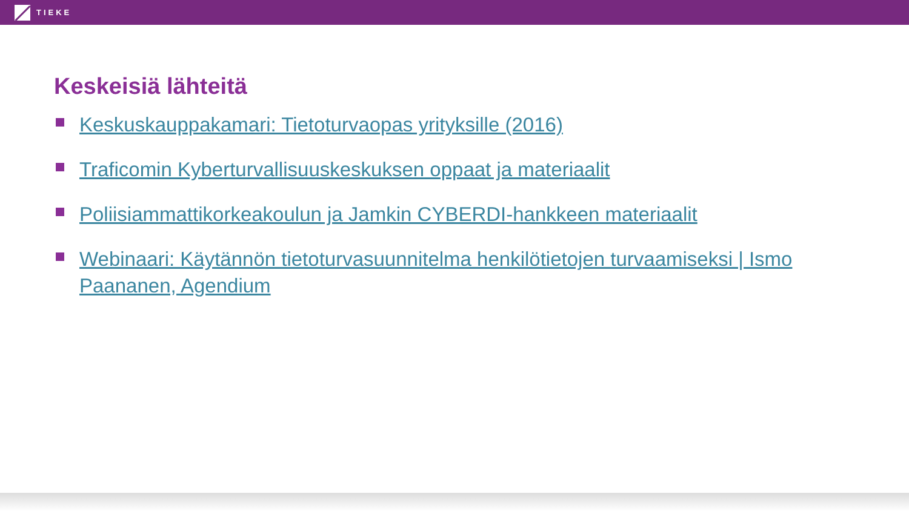TIEKE
Keskeisiä lähteitä
Keskuskauppakamari: Tietoturvaopas yrityksille (2016)
Traficomin Kyberturvallisuuskeskuksen oppaat ja materiaalit
Poliisiammattikorkeakoulun ja Jamkin CYBERDI-hankkeen materiaalit
Webinaari: Käytännön tietoturvasuunnitelma henkilötietojen turvaamiseksi | Ismo Paananen, Agendium